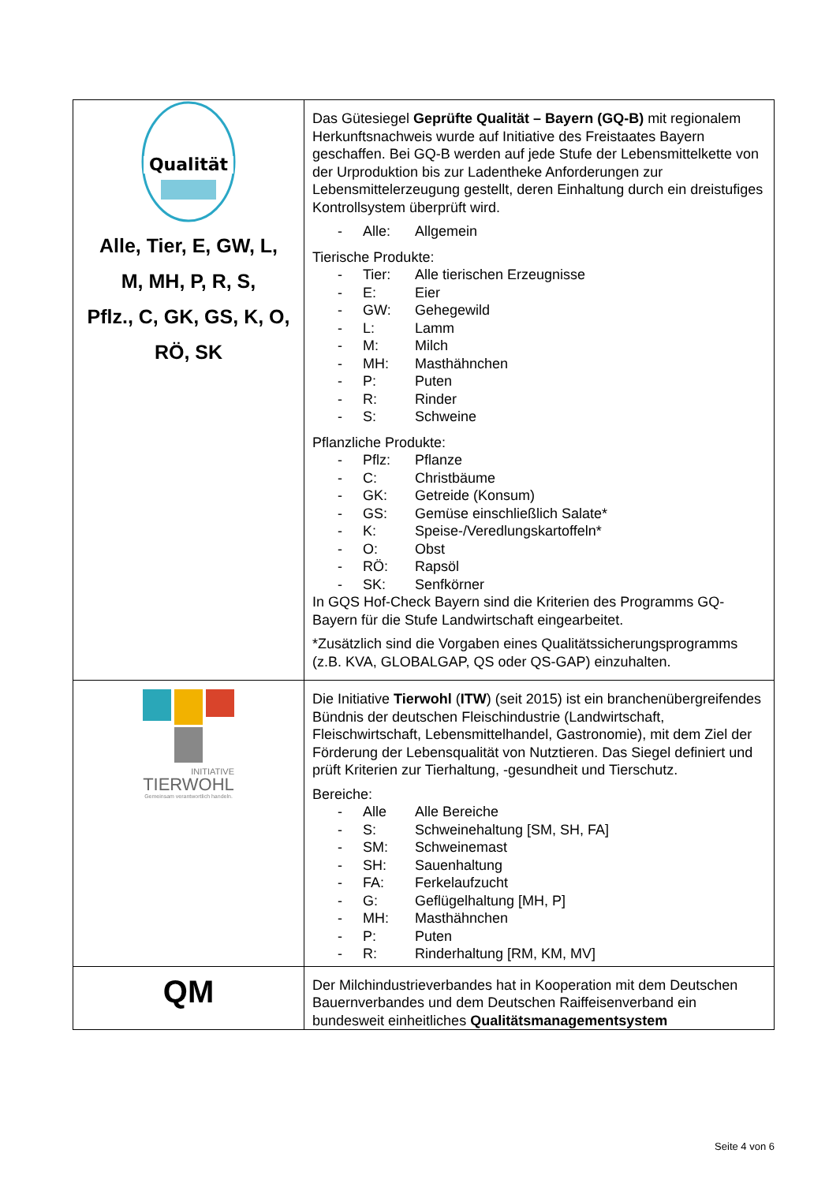| Qualität Alle, Tier, E, GW, L, M, MH, P, R, S, Pflz., C, GK, GS, K, O, RÖ, SK | Das Gütesiegel Geprüfte Qualität – Bayern (GQ-B) mit regionalem Herkunftsnachweis wurde auf Initiative des Freistaates Bayern geschaffen. Bei GQ-B werden auf jede Stufe der Lebensmittelkette von der Urproduktion bis zur Ladentheke Anforderungen zur Lebensmittelerzeugung gestellt, deren Einhaltung durch ein dreistufiges Kontrollsystem überprüft wird. - Alle: Allgemein Tierische Produkte: - Tier: Alle tierischen Erzeugnisse - E: Eier - GW: Gehegewild - L: Lamm - M: Milch - MH: Masthähnchen - P: Puten - R: Rinder - S: Schweine Pflanzliche Produkte: - Pflz: Pflanze - C: Christbäume - GK: Getreide (Konsum) - GS: Gemüse einschließlich Salate* - K: Speise-/Veredlungskartoffeln* - O: Obst - RÖ: Rapsöl - SK: Senfkörner In GQS Hof-Check Bayern sind die Kriterien des Programms GQ-Bayern für die Stufe Landwirtschaft eingearbeitet. *Zusätzlich sind die Vorgaben eines Qualitätssicherungsprogramms (z.B. KVA, GLOBALGAP, QS oder QS-GAP) einzuhalten. |
| INITIATIVE TIERWOHL Gemeinsam verantwortlich handeln. | Die Initiative Tierwohl ( ITW ) (seit 2015) ist ein branchenübergreifendes Bündnis der deutschen Fleischindustrie (Landwirtschaft, Fleischwirtschaft, Lebensmittelhandel, Gastronomie), mit dem Ziel der Förderung der Lebensqualität von Nutztieren. Das Siegel definiert und prüft Kriterien zur Tierhaltung, -gesundheit und Tierschutz. Bereiche: - Alle Alle Bereiche - S: Schweinehaltung [SM, SH, FA] - SM: Schweinemast - SH: Sauenhaltung - FA: Ferkelaufzucht - G: Geflügelhaltung [MH, P] - MH: Masthähnchen - P: Puten - R: Rinderhaltung [RM, KM, MV] |
| QM | Der Milchindustrieverbandes hat in Kooperation mit dem Deutschen Bauernverbandes und dem Deutschen Raiffeisenverband ein bundesweit einheitliches Qualitätsmanagementsystem |
Seite 4 von 6